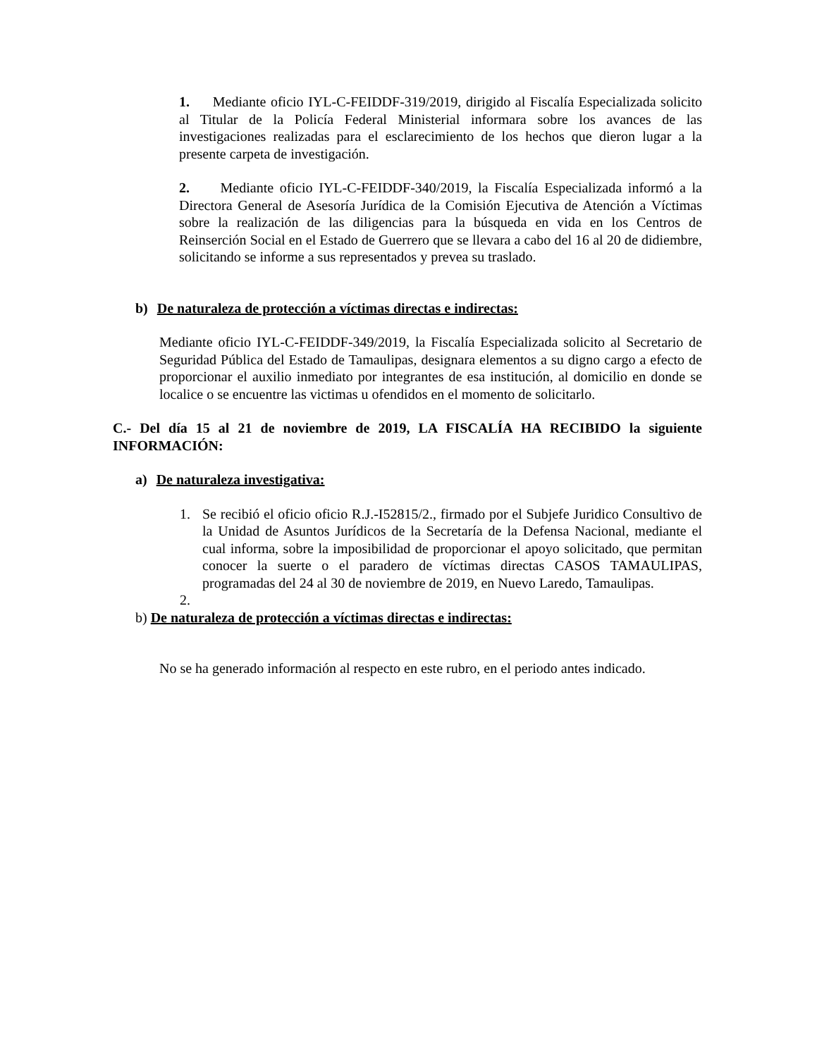1. Mediante oficio IYL-C-FEIDDF-319/2019, dirigido al Fiscalía Especializada solicito al Titular de la Policía Federal Ministerial informara sobre los avances de las investigaciones realizadas para el esclarecimiento de los hechos que dieron lugar a la presente carpeta de investigación.
2. Mediante oficio IYL-C-FEIDDF-340/2019, la Fiscalía Especializada informó a la Directora General de Asesoría Jurídica de la Comisión Ejecutiva de Atención a Víctimas sobre la realización de las diligencias para la búsqueda en vida en los Centros de Reinserción Social en el Estado de Guerrero que se llevara a cabo del 16 al 20 de didiembre, solicitando se informe a sus representados y prevea su traslado.
b) De naturaleza de protección a víctimas directas e indirectas:
Mediante oficio IYL-C-FEIDDF-349/2019, la Fiscalía Especializada solicito al Secretario de Seguridad Pública del Estado de Tamaulipas, designara elementos a su digno cargo a efecto de proporcionar el auxilio inmediato por integrantes de esa institución, al domicilio en donde se localice o se encuentre las victimas u ofendidos en el momento de solicitarlo.
C.- Del día 15 al 21 de noviembre de 2019, LA FISCALÍA HA RECIBIDO la siguiente INFORMACIÓN:
a) De naturaleza investigativa:
1. Se recibió el oficio oficio R.J.-I52815/2., firmado por el Subjefe Juridico Consultivo de la Unidad de Asuntos Jurídicos de la Secretaría de la Defensa Nacional, mediante el cual informa, sobre la imposibilidad de proporcionar el apoyo solicitado, que permitan conocer la suerte o el paradero de víctimas directas CASOS TAMAULIPAS, programadas del 24 al 30 de noviembre de 2019, en Nuevo Laredo, Tamaulipas.
2.
b) De naturaleza de protección a víctimas directas e indirectas:
No se ha generado información al respecto en este rubro, en el periodo antes indicado.